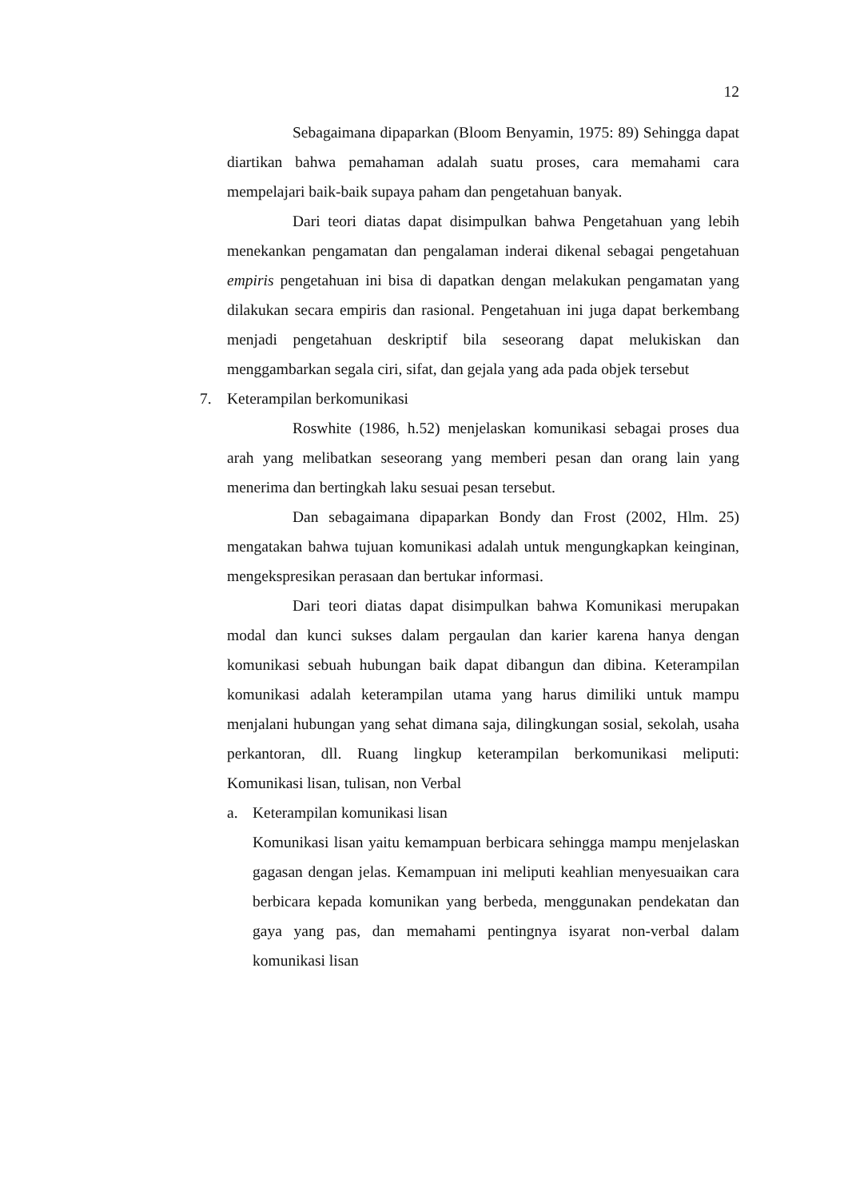12
Sebagaimana dipaparkan (Bloom Benyamin, 1975: 89) Sehingga dapat diartikan bahwa pemahaman adalah suatu proses, cara memahami cara mempelajari baik-baik supaya paham dan pengetahuan banyak.
Dari teori diatas dapat disimpulkan bahwa Pengetahuan yang lebih menekankan pengamatan dan pengalaman inderai dikenal sebagai pengetahuan empiris pengetahuan ini bisa di dapatkan dengan melakukan pengamatan yang dilakukan secara empiris dan rasional. Pengetahuan ini juga dapat berkembang menjadi pengetahuan deskriptif bila seseorang dapat melukiskan dan menggambarkan segala ciri, sifat, dan gejala yang ada pada objek tersebut
7. Keterampilan berkomunikasi
Roswhite (1986, h.52) menjelaskan komunikasi sebagai proses dua arah yang melibatkan seseorang yang memberi pesan dan orang lain yang menerima dan bertingkah laku sesuai pesan tersebut.
Dan sebagaimana dipaparkan Bondy dan Frost (2002, Hlm. 25) mengatakan bahwa tujuan komunikasi adalah untuk mengungkapkan keinginan, mengekspresikan perasaan dan bertukar informasi.
Dari teori diatas dapat disimpulkan bahwa Komunikasi merupakan modal dan kunci sukses dalam pergaulan dan karier karena hanya dengan komunikasi sebuah hubungan baik dapat dibangun dan dibina. Keterampilan komunikasi adalah keterampilan utama yang harus dimiliki untuk mampu menjalani hubungan yang sehat dimana saja, dilingkungan sosial, sekolah, usaha perkantoran, dll. Ruang lingkup keterampilan berkomunikasi meliputi: Komunikasi lisan, tulisan, non Verbal
a. Keterampilan komunikasi lisan
Komunikasi lisan yaitu kemampuan berbicara sehingga mampu menjelaskan gagasan dengan jelas. Kemampuan ini meliputi keahlian menyesuaikan cara berbicara kepada komunikan yang berbeda, menggunakan pendekatan dan gaya yang pas, dan memahami pentingnya isyarat non-verbal dalam komunikasi lisan